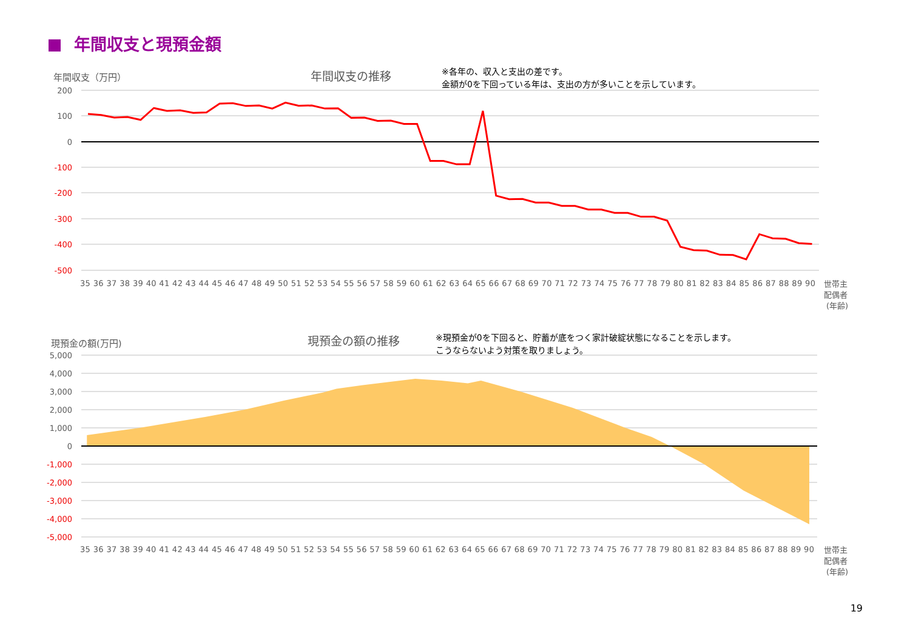年間収支と現預金額
年間収支（万円）
年間収支の推移
※各年の、収入と支出の差です。
金額が0を下回っている年は、支出の方が多いことを示しています。
200
100
0
-100
-200
-300
-400
-500
35 36 37 38 39 40 41 42 43 44 45 46 47 48 49 50 51 52 53 54 55 56 57 58 59 60 61 62 63 64 65 66 67 68 69 70 71 72 73 74 75 76 77 78 79 80 81 82 83 84 85 86 87 88 89 90
世帯主
配偶者
(年齢)
現預金の額(万円)
現預金の額の推移
※現預金が0を下回ると、貯蓄が底をつく家計破綻状態になることを示します。
こうならないよう対策を取りましょう。
5,000
4,000
3,000
2,000
1,000
0
-1,000
-2,000
-3,000
-4,000
-5,000
35 36 37 38 39 40 41 42 43 44 45 46 47 48 49 50 51 52 53 54 55 56 57 58 59 60 61 62 63 64 65 66 67 68 69 70 71 72 73 74 75 76 77 78 79 80 81 82 83 84 85 86 87 88 89 90
世帯主
配偶者
(年齢)
19